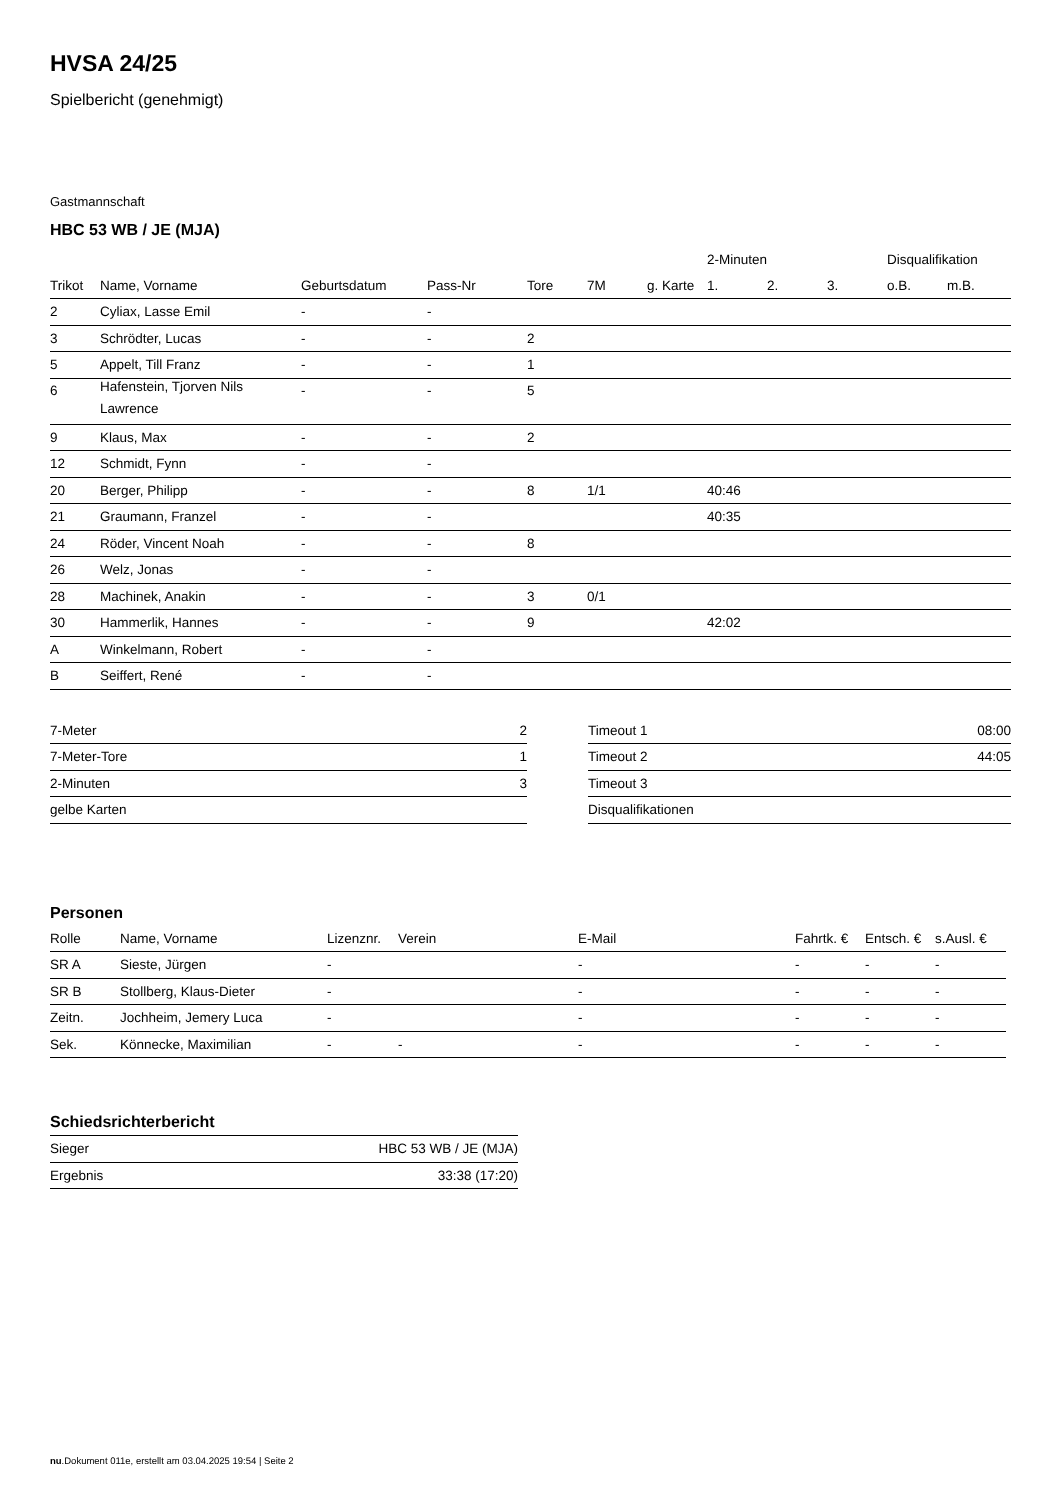HVSA 24/25
Spielbericht (genehmigt)
Gastmannschaft
HBC 53 WB / JE (MJA)
| | | | | | | | 2-Minuten | | | Disqualifikation | |
| --- | --- | --- | --- | --- | --- | --- | --- | --- | --- | --- | --- |
| Trikot | Name, Vorname | Geburtsdatum | Pass-Nr | Tore | 7M | g. Karte | 1. | 2. | 3. | o.B. | m.B. |
| 2 | Cyliax, Lasse Emil | - | - | | | | | | | | |
| 3 | Schrödter, Lucas | - | - | 2 | | | | | | | |
| 5 | Appelt, Till Franz | - | - | 1 | | | | | | | |
| 6 | Hafenstein, Tjorven Nils Lawrence | - | - | 5 | | | | | | | |
| 9 | Klaus, Max | - | - | 2 | | | | | | | |
| 12 | Schmidt, Fynn | - | - | | | | | | | | |
| 20 | Berger, Philipp | - | - | 8 | 1/1 | | 40:46 | | | | |
| 21 | Graumann, Franzel | - | - | | | | 40:35 | | | | |
| 24 | Röder, Vincent Noah | - | - | 8 | | | | | | | |
| 26 | Welz, Jonas | - | - | | | | | | | | |
| 28 | Machinek, Anakin | - | - | 3 | 0/1 | | | | | | |
| 30 | Hammerlik, Hannes | - | - | 9 | | | 42:02 | | | | |
| A | Winkelmann, Robert | - | - | | | | | | | | |
| B | Seiffert, René | - | - | | | | | | | | |
| 7-Meter | 2 |
| 7-Meter-Tore | 1 |
| 2-Minuten | 3 |
| gelbe Karten | |
| Timeout 1 | 08:00 |
| Timeout 2 | 44:05 |
| Timeout 3 | |
| Disqualifikationen | |
Personen
| Rolle | Name, Vorname | Lizenznr. | Verein | E-Mail | Fahrtk. € | Entsch. € | s.Ausl. € |
| --- | --- | --- | --- | --- | --- | --- | --- |
| SR A | Sieste, Jürgen | - | | - | - | - | - |
| SR B | Stollberg, Klaus-Dieter | - | | - | - | - | - |
| Zeitn. | Jochheim, Jemery Luca | - | | - | - | - | - |
| Sek. | Könnecke, Maximilian | - | - | - | - | - | - |
Schiedsrichterbericht
| Sieger | HBC 53 WB / JE (MJA) |
| Ergebnis | 33:38 (17:20) |
nu.Dokument 011e, erstellt am 03.04.2025 19:54 | Seite 2